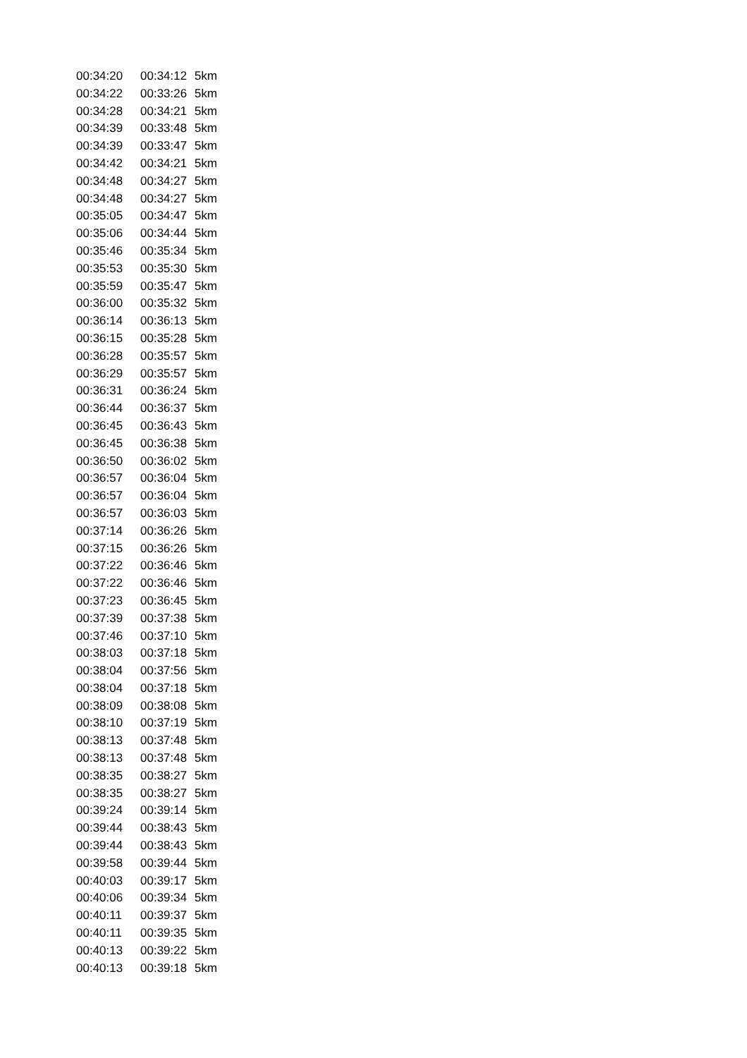| 00:34:20 | 00:34:12 | 5km |
| 00:34:22 | 00:33:26 | 5km |
| 00:34:28 | 00:34:21 | 5km |
| 00:34:39 | 00:33:48 | 5km |
| 00:34:39 | 00:33:47 | 5km |
| 00:34:42 | 00:34:21 | 5km |
| 00:34:48 | 00:34:27 | 5km |
| 00:34:48 | 00:34:27 | 5km |
| 00:35:05 | 00:34:47 | 5km |
| 00:35:06 | 00:34:44 | 5km |
| 00:35:46 | 00:35:34 | 5km |
| 00:35:53 | 00:35:30 | 5km |
| 00:35:59 | 00:35:47 | 5km |
| 00:36:00 | 00:35:32 | 5km |
| 00:36:14 | 00:36:13 | 5km |
| 00:36:15 | 00:35:28 | 5km |
| 00:36:28 | 00:35:57 | 5km |
| 00:36:29 | 00:35:57 | 5km |
| 00:36:31 | 00:36:24 | 5km |
| 00:36:44 | 00:36:37 | 5km |
| 00:36:45 | 00:36:43 | 5km |
| 00:36:45 | 00:36:38 | 5km |
| 00:36:50 | 00:36:02 | 5km |
| 00:36:57 | 00:36:04 | 5km |
| 00:36:57 | 00:36:04 | 5km |
| 00:36:57 | 00:36:03 | 5km |
| 00:37:14 | 00:36:26 | 5km |
| 00:37:15 | 00:36:26 | 5km |
| 00:37:22 | 00:36:46 | 5km |
| 00:37:22 | 00:36:46 | 5km |
| 00:37:23 | 00:36:45 | 5km |
| 00:37:39 | 00:37:38 | 5km |
| 00:37:46 | 00:37:10 | 5km |
| 00:38:03 | 00:37:18 | 5km |
| 00:38:04 | 00:37:56 | 5km |
| 00:38:04 | 00:37:18 | 5km |
| 00:38:09 | 00:38:08 | 5km |
| 00:38:10 | 00:37:19 | 5km |
| 00:38:13 | 00:37:48 | 5km |
| 00:38:13 | 00:37:48 | 5km |
| 00:38:35 | 00:38:27 | 5km |
| 00:38:35 | 00:38:27 | 5km |
| 00:39:24 | 00:39:14 | 5km |
| 00:39:44 | 00:38:43 | 5km |
| 00:39:44 | 00:38:43 | 5km |
| 00:39:58 | 00:39:44 | 5km |
| 00:40:03 | 00:39:17 | 5km |
| 00:40:06 | 00:39:34 | 5km |
| 00:40:11 | 00:39:37 | 5km |
| 00:40:11 | 00:39:35 | 5km |
| 00:40:13 | 00:39:22 | 5km |
| 00:40:13 | 00:39:18 | 5km |